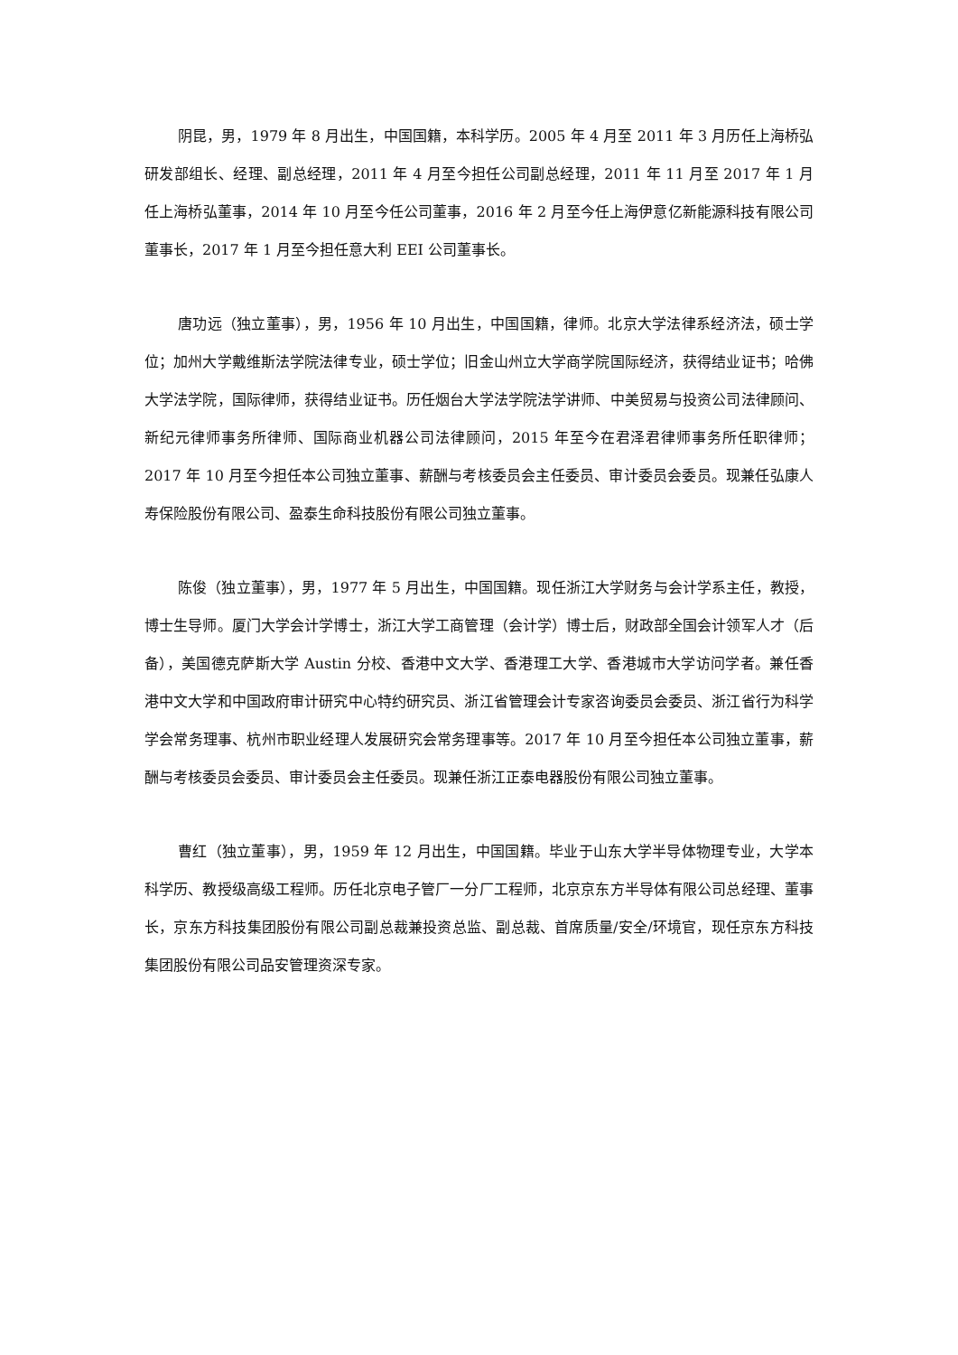阴昆，男，1979 年 8 月出生，中国国籍，本科学历。2005 年 4 月至 2011 年 3 月历任上海桥弘研发部组长、经理、副总经理，2011 年 4 月至今担任公司副总经理，2011 年 11 月至 2017 年 1 月任上海桥弘董事，2014 年 10 月至今任公司董事，2016 年 2 月至今任上海伊意亿新能源科技有限公司董事长，2017 年 1 月至今担任意大利 EEI 公司董事长。
唐功远（独立董事），男，1956 年 10 月出生，中国国籍，律师。北京大学法律系经济法，硕士学位；加州大学戴维斯法学院法律专业，硕士学位；旧金山州立大学商学院国际经济，获得结业证书；哈佛大学法学院，国际律师，获得结业证书。历任烟台大学法学院法学讲师、中美贸易与投资公司法律顾问、新纪元律师事务所律师、国际商业机器公司法律顾问，2015 年至今在君泽君律师事务所任职律师；2017 年 10 月至今担任本公司独立董事、薪酬与考核委员会主任委员、审计委员会委员。现兼任弘康人寿保险股份有限公司、盈泰生命科技股份有限公司独立董事。
陈俊（独立董事），男，1977 年 5 月出生，中国国籍。现任浙江大学财务与会计学系主任，教授，博士生导师。厦门大学会计学博士，浙江大学工商管理（会计学）博士后，财政部全国会计领军人才（后备），美国德克萨斯大学 Austin 分校、香港中文大学、香港理工大学、香港城市大学访问学者。兼任香港中文大学和中国政府审计研究中心特约研究员、浙江省管理会计专家咨询委员会委员、浙江省行为科学学会常务理事、杭州市职业经理人发展研究会常务理事等。2017 年 10 月至今担任本公司独立董事，薪酬与考核委员会委员、审计委员会主任委员。现兼任浙江正泰电器股份有限公司独立董事。
曹红（独立董事），男，1959 年 12 月出生，中国国籍。毕业于山东大学半导体物理专业，大学本科学历、教授级高级工程师。历任北京电子管厂一分厂工程师，北京京东方半导体有限公司总经理、董事长，京东方科技集团股份有限公司副总裁兼投资总监、副总裁、首席质量/安全/环境官，现任京东方科技集团股份有限公司品安管理资深专家。